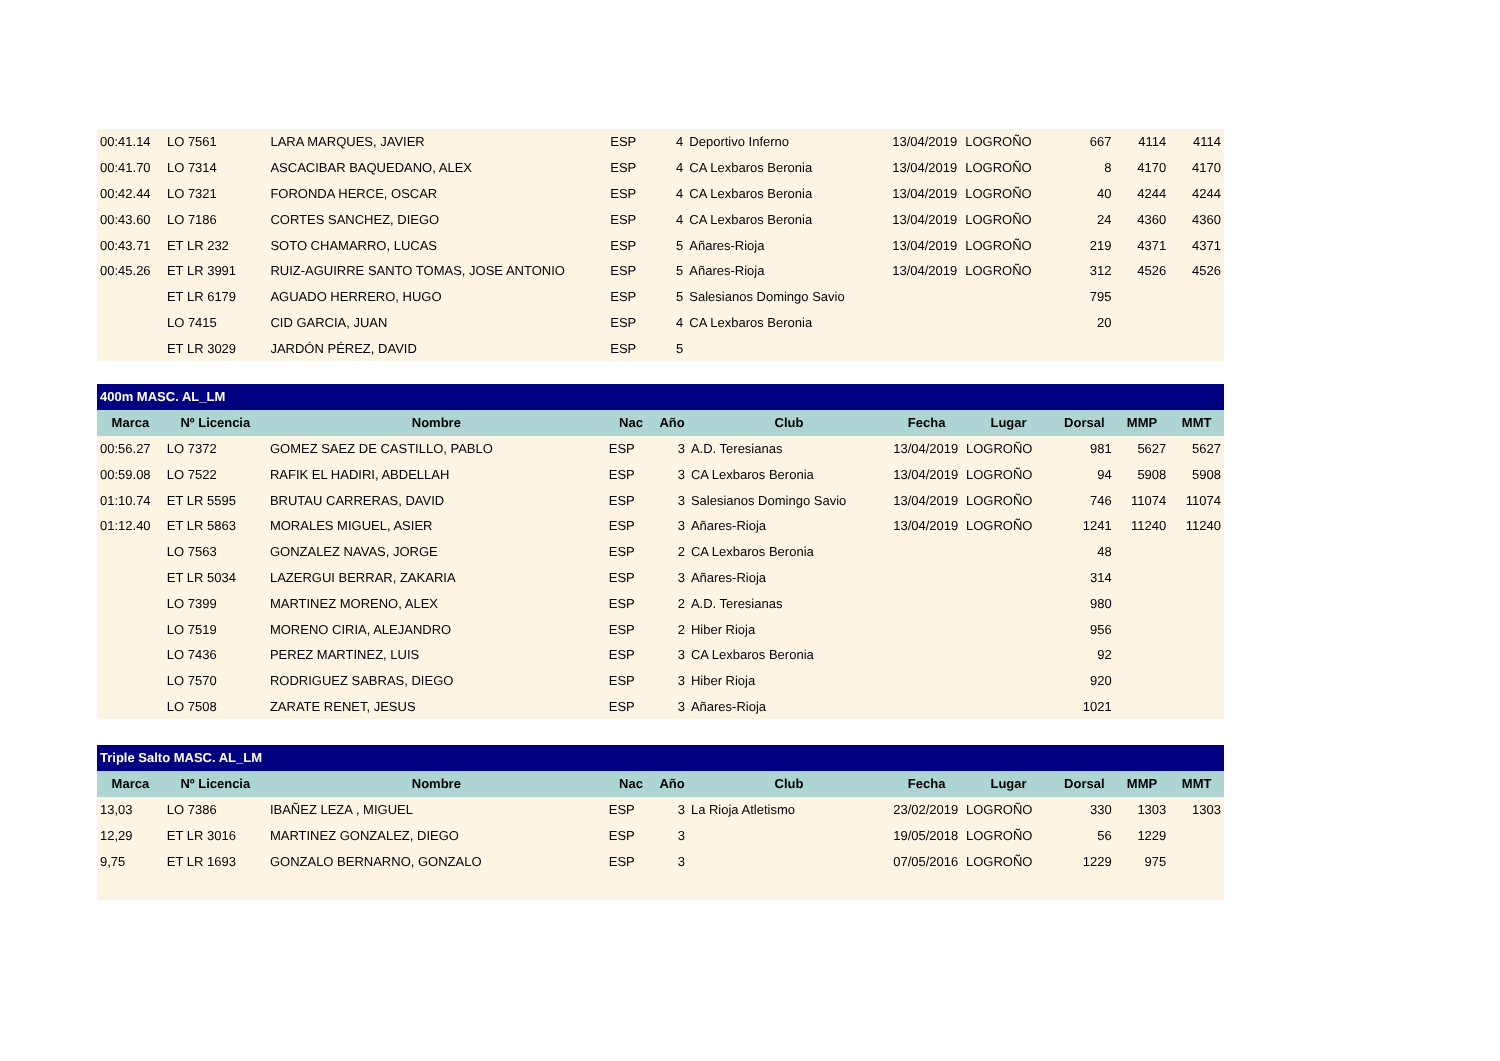| 00:41.14 | LO 7561 | LARA MARQUES, JAVIER | ESP | 4 | Deportivo Inferno | 13/04/2019 | LOGROÑO | 667 | 4114 | 4114 |
| 00:41.70 | LO 7314 | ASCACIBAR BAQUEDANO, ALEX | ESP | 4 | CA Lexbaros Beronia | 13/04/2019 | LOGROÑO | 8 | 4170 | 4170 |
| 00:42.44 | LO 7321 | FORONDA HERCE, OSCAR | ESP | 4 | CA Lexbaros Beronia | 13/04/2019 | LOGROÑO | 40 | 4244 | 4244 |
| 00:43.60 | LO 7186 | CORTES SANCHEZ, DIEGO | ESP | 4 | CA Lexbaros Beronia | 13/04/2019 | LOGROÑO | 24 | 4360 | 4360 |
| 00:43.71 | ET LR 232 | SOTO CHAMARRO, LUCAS | ESP | 5 | Añares-Rioja | 13/04/2019 | LOGROÑO | 219 | 4371 | 4371 |
| 00:45.26 | ET LR 3991 | RUIZ-AGUIRRE SANTO TOMAS, JOSE ANTONIO | ESP | 5 | Añares-Rioja | 13/04/2019 | LOGROÑO | 312 | 4526 | 4526 |
| | ET LR 6179 | AGUADO HERRERO, HUGO | ESP | 5 | Salesianos Domingo Savio | | | 795 | | |
| | LO 7415 | CID GARCIA, JUAN | ESP | 4 | CA Lexbaros Beronia | | | 20 | | |
| | ET LR 3029 | JARDÓN PÉREZ, DAVID | ESP | 5 | | | | | | |
| 400m MASC. AL_LM | | | | | | | | | | |
| Marca | Nº Licencia | Nombre | Nac | Año | Club | Fecha | Lugar | Dorsal | MMP | MMT |
| 00:56.27 | LO 7372 | GOMEZ SAEZ DE CASTILLO, PABLO | ESP | 3 | A.D. Teresianas | 13/04/2019 | LOGROÑO | 981 | 5627 | 5627 |
| 00:59.08 | LO 7522 | RAFIK EL HADIRI, ABDELLAH | ESP | 3 | CA Lexbaros Beronia | 13/04/2019 | LOGROÑO | 94 | 5908 | 5908 |
| 01:10.74 | ET LR 5595 | BRUTAU CARRERAS, DAVID | ESP | 3 | Salesianos Domingo Savio | 13/04/2019 | LOGROÑO | 746 | 11074 | 11074 |
| 01:12.40 | ET LR 5863 | MORALES MIGUEL, ASIER | ESP | 3 | Añares-Rioja | 13/04/2019 | LOGROÑO | 1241 | 11240 | 11240 |
| | LO 7563 | GONZALEZ NAVAS, JORGE | ESP | 2 | CA Lexbaros Beronia | | | 48 | | |
| | ET LR 5034 | LAZERGUI BERRAR, ZAKARIA | ESP | 3 | Añares-Rioja | | | 314 | | |
| | LO 7399 | MARTINEZ MORENO, ALEX | ESP | 2 | A.D. Teresianas | | | 980 | | |
| | LO 7519 | MORENO CIRIA, ALEJANDRO | ESP | 2 | Hiber Rioja | | | 956 | | |
| | LO 7436 | PEREZ MARTINEZ, LUIS | ESP | 3 | CA Lexbaros Beronia | | | 92 | | |
| | LO 7570 | RODRIGUEZ SABRAS, DIEGO | ESP | 3 | Hiber Rioja | | | 920 | | |
| | LO 7508 | ZARATE RENET, JESUS | ESP | 3 | Añares-Rioja | | | 1021 | | |
| Triple Salto MASC. AL_LM | | | | | | | | | | |
| Marca | Nº Licencia | Nombre | Nac | Año | Club | Fecha | Lugar | Dorsal | MMP | MMT |
| 13,03 | LO 7386 | IBAÑEZ LEZA , MIGUEL | ESP | 3 | La Rioja Atletismo | 23/02/2019 | LOGROÑO | 330 | 1303 | 1303 |
| 12,29 | ET LR 3016 | MARTINEZ GONZALEZ, DIEGO | ESP | 3 | | 19/05/2018 | LOGROÑO | 56 | 1229 | |
| 9,75 | ET LR 1693 | GONZALO BERNARNO, GONZALO | ESP | 3 | | 07/05/2016 | LOGROÑO | 1229 | 975 | |